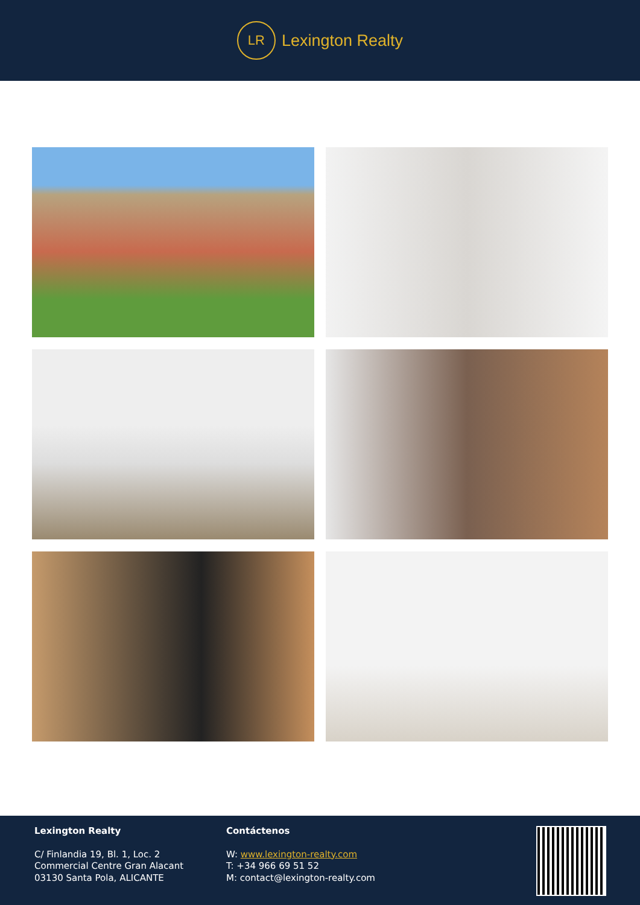LR
Lexington Realty
Lexington Realty
C/ Finlandia 19, Bl. 1, Loc. 2
Commercial Centre Gran Alacant
03130 Santa Pola, ALICANTE
Contáctenos
W: www.lexington-realty.com
T: +34 966 69 51 52
M: contact@lexington-realty.com